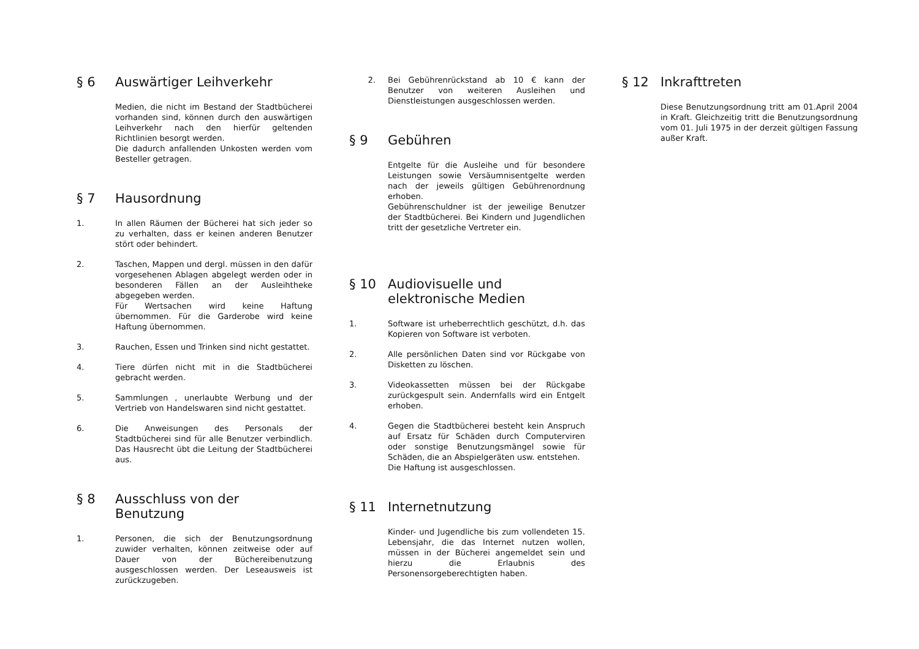§ 6 Auswärtiger Leihverkehr
Medien, die nicht im Bestand der Stadtbücherei vorhanden sind, können durch den auswärtigen Leihverkehr nach den hierfür geltenden Richtlinien besorgt werden.
Die dadurch anfallenden Unkosten werden vom Besteller getragen.
§ 7 Hausordnung
1. In allen Räumen der Bücherei hat sich jeder so zu verhalten, dass er keinen anderen Benutzer stört oder behindert.
2. Taschen, Mappen und dergl. müssen in den dafür vorgesehenen Ablagen abgelegt werden oder in besonderen Fällen an der Ausleihtheke abgegeben werden.
Für Wertsachen wird keine Haftung übernommen. Für die Garderobe wird keine Haftung übernommen.
3. Rauchen, Essen und Trinken sind nicht gestattet.
4. Tiere dürfen nicht mit in die Stadtbücherei gebracht werden.
5. Sammlungen , unerlaubte Werbung und der Vertrieb von Handelswaren sind nicht gestattet.
6. Die Anweisungen des Personals der Stadtbücherei sind für alle Benutzer verbindlich. Das Hausrecht übt die Leitung der Stadtbücherei aus.
§ 8 Ausschluss von der Benutzung
1. Personen, die sich der Benutzungsordnung zuwider verhalten, können zeitweise oder auf Dauer von der Büchereibenutzung ausgeschlossen werden. Der Leseausweis ist zurückzugeben.
2. Bei Gebührenrückstand ab 10 € kann der Benutzer von weiteren Ausleihen und Dienstleistungen ausgeschlossen werden.
§ 9 Gebühren
Entgelte für die Ausleihe und für besondere Leistungen sowie Versäumnisentgelte werden nach der jeweils gültigen Gebührenordnung erhoben.
Gebührenschuldner ist der jeweilige Benutzer der Stadtbücherei. Bei Kindern und Jugendlichen tritt der gesetzliche Vertreter ein.
§ 10 Audiovisuelle und elektronische Medien
1. Software ist urheberrechtlich geschützt, d.h. das Kopieren von Software ist verboten.
2. Alle persönlichen Daten sind vor Rückgabe von Disketten zu löschen.
3. Videokassetten müssen bei der Rückgabe zurückgespult sein. Andernfalls wird ein Entgelt erhoben.
4. Gegen die Stadtbücherei besteht kein Anspruch auf Ersatz für Schäden durch Computerviren oder sonstige Benutzungsmängel sowie für Schäden, die an Abspielgeräten usw. entstehen.
Die Haftung ist ausgeschlossen.
§ 11 Internetnutzung
Kinder- und Jugendliche bis zum vollendeten 15. Lebensjahr, die das Internet nutzen wollen, müssen in der Bücherei angemeldet sein und hierzu die Erlaubnis des Personensorgeberechtigten haben.
§ 12 Inkrafttreten
Diese Benutzungsordnung tritt am 01.April 2004 in Kraft. Gleichzeitig tritt die Benutzungsordnung vom 01. Juli 1975 in der derzeit gültigen Fassung außer Kraft.